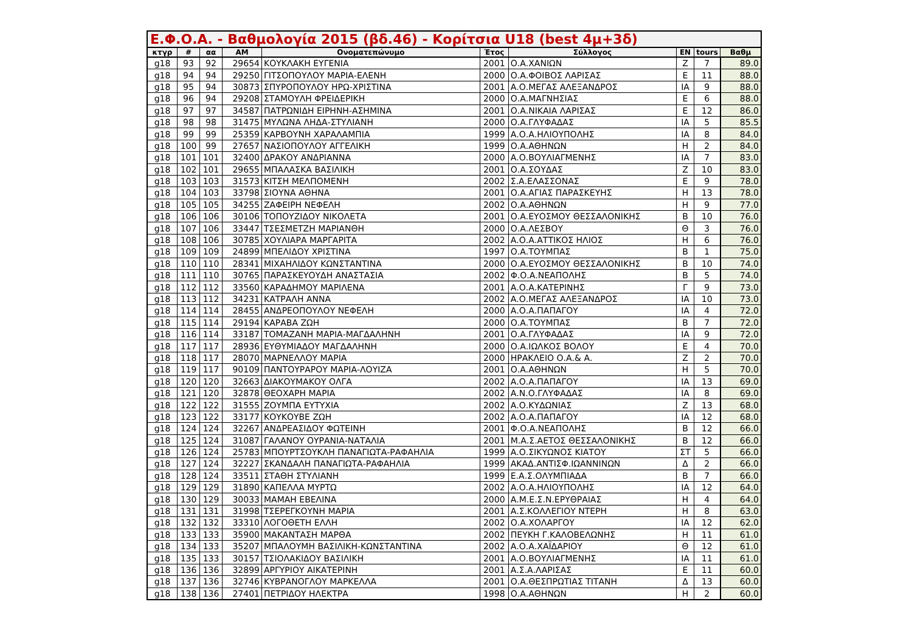Ε.Φ.Ο.Α. - Βαθμολογία 2015 (βδ.46) - Κορίτσια U18 (best 4μ+3δ)
| κτγρ | # | αα | AM | Ονοματεπώνυμο | Έτος | Σύλλογος | ΕΝ | tours | Βαθμ |
| --- | --- | --- | --- | --- | --- | --- | --- | --- | --- |
| g18 | 93 | 92 | 29654 | ΚΟΥΚΛΑΚΗ ΕΥΓΕΝΙΑ | 2001 | Ο.Α.ΧΑΝΙΩΝ | Ζ | 7 | 89.0 |
| g18 | 94 | 94 | 29250 | ΓΙΤΣΟΠΟΥΛΟΥ ΜΑΡΙΑ-ΕΛΕΝΗ | 2000 | Ο.Α.ΦΟΙΒΟΣ ΛΑΡΙΣΑΣ | Ε | 11 | 88.0 |
| g18 | 95 | 94 | 30873 | ΣΠΥΡΟΠΟΥΛΟΥ ΗΡΩ-ΧΡΙΣΤΙΝΑ | 2001 | Α.Ο.ΜΕΓΑΣ ΑΛΕΞΑΝΔΡΟΣ | ΙΑ | 9 | 88.0 |
| g18 | 96 | 94 | 29208 | ΣΤΑΜΟΥΛΗ ΦΡΕΙΔΕΡΙΚΗ | 2000 | Ο.Α.ΜΑΓΝΗΣΙΑΣ | Ε | 6 | 88.0 |
| g18 | 97 | 97 | 34587 | ΠΑΤΡΩΝΙΔΗ ΕΙΡΗΝΗ-ΑΣΗΜΙΝΑ | 2001 | Ο.Α.ΝΙΚΑΙΑ ΛΑΡΙΣΑΣ | Ε | 12 | 86.0 |
| g18 | 98 | 98 | 31475 | ΜΥΛΩΝΑ ΛΗΔΑ-ΣΤΥΛΙΑΝΗ | 2000 | Ο.Α.ΓΛΥΦΑΔΑΣ | ΙΑ | 5 | 85.5 |
| g18 | 99 | 99 | 25359 | ΚΑΡΒΟΥΝΗ ΧΑΡΑΛΑΜΠΙΑ | 1999 | Α.Ο.Α.ΗΛΙΟΥΠΟΛΗΣ | ΙΑ | 8 | 84.0 |
| g18 | 100 | 99 | 27657 | ΝΑΣΙΟΠΟΥΛΟΥ ΑΓΓΕΛΙΚΗ | 1999 | Ο.Α.ΑΘΗΝΩΝ | Η | 2 | 84.0 |
| g18 | 101 | 101 | 32400 | ΔΡΑΚΟΥ ΑΝΔΡΙΑΝΝΑ | 2000 | Α.Ο.ΒΟΥΛΙΑΓΜΕΝΗΣ | ΙΑ | 7 | 83.0 |
| g18 | 102 | 101 | 29655 | ΜΠΑΛΑΣΚΑ ΒΑΣΙΛΙΚΗ | 2001 | Ο.Α.ΣΟΥΔΑΣ | Ζ | 10 | 83.0 |
| g18 | 103 | 103 | 31573 | ΚΙΤΣΗ ΜΕΛΠΟΜΕΝΗ | 2002 | Σ.Α.ΕΛΑΣΣΟΝΑΣ | Ε | 9 | 78.0 |
| g18 | 104 | 103 | 33798 | ΣΙΟΥΝΑ ΑΘΗΝΑ | 2001 | Ο.Α.ΑΓΙΑΣ ΠΑΡΑΣΚΕΥΗΣ | Η | 13 | 78.0 |
| g18 | 105 | 105 | 34255 | ΖΑΦΕΙΡΗ ΝΕΦΕΛΗ | 2002 | Ο.Α.ΑΘΗΝΩΝ | Η | 9 | 77.0 |
| g18 | 106 | 106 | 30106 | ΤΟΠΟΥΖΙΔΟΥ ΝΙΚΟΛΕΤΑ | 2001 | Ο.Α.ΕΥΟΣΜΟΥ ΘΕΣΣΑΛΟΝΙΚΗΣ | Β | 10 | 76.0 |
| g18 | 107 | 106 | 33447 | ΤΣΕΣΜΕΤΖΗ ΜΑΡΙΑΝΘΗ | 2000 | Ο.Α.ΛΕΣΒΟΥ | Θ | 3 | 76.0 |
| g18 | 108 | 106 | 30785 | ΧΟΥΛΙΑΡΑ ΜΑΡΓΑΡΙΤΑ | 2002 | Α.Ο.Α.ΑΤΤΙΚΟΣ ΗΛΙΟΣ | Η | 6 | 76.0 |
| g18 | 109 | 109 | 24899 | ΜΠΕΛΙΔΟΥ ΧΡΙΣΤΙΝΑ | 1997 | Ο.Α.ΤΟΥΜΠΑΣ | Β | 1 | 75.0 |
| g18 | 110 | 110 | 28341 | ΜΙΧΑΗΛΙΔΟΥ ΚΩΝΣΤΑΝΤΙΝΑ | 2000 | Ο.Α.ΕΥΟΣΜΟΥ ΘΕΣΣΑΛΟΝΙΚΗΣ | Β | 10 | 74.0 |
| g18 | 111 | 110 | 30765 | ΠΑΡΑΣΚΕΥΟΥΔΗ ΑΝΑΣΤΑΣΙΑ | 2002 | Φ.Ο.Α.ΝΕΑΠΟΛΗΣ | Β | 5 | 74.0 |
| g18 | 112 | 112 | 33560 | ΚΑΡΑΔΗΜΟΥ ΜΑΡΙΛΕΝΑ | 2001 | Α.Ο.Α.ΚΑΤΕΡΙΝΗΣ | Γ | 9 | 73.0 |
| g18 | 113 | 112 | 34231 | ΚΑΤΡΑΛΗ ΑΝΝΑ | 2002 | Α.Ο.ΜΕΓΑΣ ΑΛΕΞΑΝΔΡΟΣ | ΙΑ | 10 | 73.0 |
| g18 | 114 | 114 | 28455 | ΑΝΔΡΕΟΠΟΥΛΟΥ ΝΕΦΕΛΗ | 2000 | Α.Ο.Α.ΠΑΠΑΓΟΥ | ΙΑ | 4 | 72.0 |
| g18 | 115 | 114 | 29194 | ΚΑΡΑΒΑ ΖΩΗ | 2000 | Ο.Α.ΤΟΥΜΠΑΣ | Β | 7 | 72.0 |
| g18 | 116 | 114 | 33187 | ΤΟΜΑΖΑΝΗ ΜΑΡΙΑ-ΜΑΓΔΑΛΗΝΗ | 2001 | Ο.Α.ΓΛΥΦΑΔΑΣ | ΙΑ | 9 | 72.0 |
| g18 | 117 | 117 | 28936 | ΕΥΘΥΜΙΑΔΟΥ ΜΑΓΔΑΛΗΝΗ | 2000 | Ο.Α.ΙΩΛΚΟΣ ΒΟΛΟΥ | Ε | 4 | 70.0 |
| g18 | 118 | 117 | 28070 | ΜΑΡΝΕΛΛΟΥ ΜΑΡΙΑ | 2000 | ΗΡΑΚΛΕΙΟ Ο.Α.& Α. | Ζ | 2 | 70.0 |
| g18 | 119 | 117 | 90109 | ΠΑΝΤΟΥΡΑΡΟΥ ΜΑΡΙΑ-ΛΟΥΙΖΑ | 2001 | Ο.Α.ΑΘΗΝΩΝ | Η | 5 | 70.0 |
| g18 | 120 | 120 | 32663 | ΔΙΑΚΟΥΜΑΚΟΥ ΟΛΓΑ | 2002 | Α.Ο.Α.ΠΑΠΑΓΟΥ | ΙΑ | 13 | 69.0 |
| g18 | 121 | 120 | 32878 | ΘΕΟΧΑΡΗ ΜΑΡΙΑ | 2002 | Α.Ν.Ο.ΓΛΥΦΑΔΑΣ | ΙΑ | 8 | 69.0 |
| g18 | 122 | 122 | 31555 | ΖΟΥΜΠΑ ΕΥΤΥΧΙΑ | 2002 | Α.Ο.ΚΥΔΩΝΙΑΣ | Ζ | 13 | 68.0 |
| g18 | 123 | 122 | 33177 | ΚΟΥΚΟΥΒΕ ΖΩΗ | 2002 | Α.Ο.Α.ΠΑΠΑΓΟΥ | ΙΑ | 12 | 68.0 |
| g18 | 124 | 124 | 32267 | ΑΝΔΡΕΑΣΙΔΟΥ ΦΩΤΕΙΝΗ | 2001 | Φ.Ο.Α.ΝΕΑΠΟΛΗΣ | Β | 12 | 66.0 |
| g18 | 125 | 124 | 31087 | ΓΑΛΑΝΟΥ ΟΥΡΑΝΙΑ-ΝΑΤΑΛΙΑ | 2001 | Μ.Α.Σ.ΑΕΤΟΣ ΘΕΣΣΑΛΟΝΙΚΗΣ | Β | 12 | 66.0 |
| g18 | 126 | 124 | 25783 | ΜΠΟΥΡΤΣΟΥΚΛΗ ΠΑΝΑΓΙΩΤΑ-ΡΑΦΑΗΛΙΑ | 1999 | Α.Ο.ΣΙΚΥΩΝΟΣ ΚΙΑΤΟΥ | ΣΤ | 5 | 66.0 |
| g18 | 127 | 124 | 32227 | ΣΚΑΝΔΑΛΗ ΠΑΝΑΓΙΩΤΑ-ΡΑΦΑΗΛΙΑ | 1999 | ΑΚΑΔ.ΑΝΤΙΣΦ.ΙΩΑΝΝΙΝΩΝ | Δ | 2 | 66.0 |
| g18 | 128 | 124 | 33511 | ΣΤΑΘΗ ΣΤΥΛΙΑΝΗ | 1999 | Ε.Α.Σ.ΟΛΥΜΠΙΑΔΑ | Β | 7 | 66.0 |
| g18 | 129 | 129 | 31890 | ΚΑΠΕΛΛΑ ΜΥΡΤΩ | 2002 | Α.Ο.Α.ΗΛΙΟΥΠΟΛΗΣ | ΙΑ | 12 | 64.0 |
| g18 | 130 | 129 | 30033 | ΜΑΜΑΗ ΕΒΕΛΙΝΑ | 2000 | Α.Μ.Ε.Σ.Ν.ΕΡΥΘΡΑΙΑΣ | Η | 4 | 64.0 |
| g18 | 131 | 131 | 31998 | ΤΣΕΡΕΓΚΟΥΝΗ ΜΑΡΙΑ | 2001 | Α.Σ.ΚΟΛΛΕΓΙΟΥ ΝΤΕΡΗ | Η | 8 | 63.0 |
| g18 | 132 | 132 | 33310 | ΛΟΓΟΘΕΤΗ ΕΛΛΗ | 2002 | Ο.Α.ΧΟΛΑΡΓΟΥ | ΙΑ | 12 | 62.0 |
| g18 | 133 | 133 | 35900 | ΜΑΚΑΝΤΑΣΗ ΜΑΡΘΑ | 2002 | ΠΕΥΚΗ Γ.ΚΑΛΟΒΕΛΩΝΗΣ | Η | 11 | 61.0 |
| g18 | 134 | 133 | 35207 | ΜΠΑΛΟΥΜΗ ΒΑΣΙΛΙΚΗ-ΚΩΝΣΤΑΝΤΙΝΑ | 2002 | Α.Ο.Α.ΧΑΪΔΑΡΙΟΥ | Θ | 12 | 61.0 |
| g18 | 135 | 133 | 30157 | ΤΣΙΟΛΑΚΙΔΟΥ ΒΑΣΙΛΙΚΗ | 2001 | Α.Ο.ΒΟΥΛΙΑΓΜΕΝΗΣ | ΙΑ | 11 | 61.0 |
| g18 | 136 | 136 | 32899 | ΑΡΓΥΡΙΟΥ ΑΙΚΑΤΕΡΙΝΗ | 2001 | Α.Σ.Α.ΛΑΡΙΣΑΣ | Ε | 11 | 60.0 |
| g18 | 137 | 136 | 32746 | ΚΥΒΡΑΝΟΓΛΟΥ ΜΑΡΚΕΛΛΑ | 2001 | Ο.Α.ΘΕΣΠΡΩΤΙΑΣ ΤΙΤΑΝΗ | Δ | 13 | 60.0 |
| g18 | 138 | 136 | 27401 | ΠΕΤΡΙΔΟΥ ΗΛΕΚΤΡΑ | 1998 | Ο.Α.ΑΘΗΝΩΝ | Η | 2 | 60.0 |